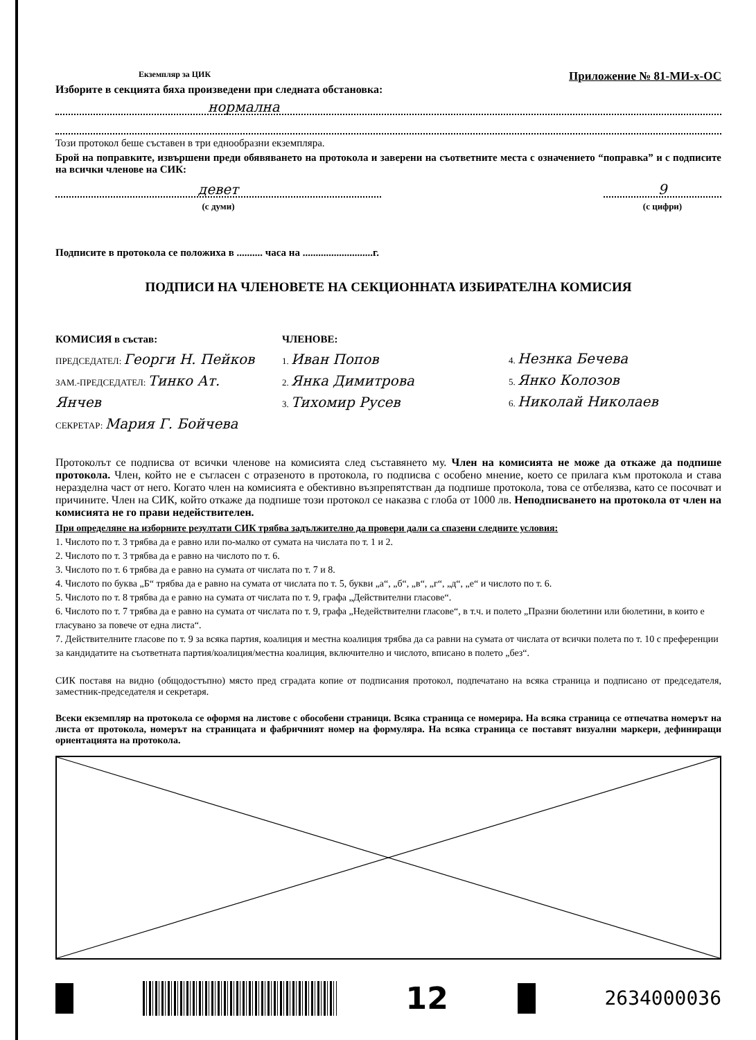Екземпляр за ЦИК Приложение № 81-МИ-х-ОС
Изборите в секцията бяха произведени при следната обстановка:
нормална
Този протокол беше съставен в три еднообразни екземпляра.
Брой на поправките, извършени преди обявяването на протокола и заверени на съответните места с означението “поправка” и с подписите на всички членове на СИК:
девет
(с думи)
9
(с цифри)
Подписите в протокола се положиха в .......... часа на ...........................г.
ПОДПИСИ НА ЧЛЕНОВЕТЕ НА СЕКЦИОННАТА ИЗБИРАТЕЛНА КОМИСИЯ
КОМИСИЯ в състав:
ПРЕДСЕДАТЕЛ: Георги Н. Пейков
ЗАМ.-ПРЕДСЕДАТЕЛ: Тинко Ат. Янчев
СЕКРЕТАР: Мария Г. Бойчева
ЧЛЕНОВЕ:
1. Иван Попов
2. Янка Димитрова
3. Тихомир Русев
4. Незнка Бечева
5. Янко Колозов
6. Николай Николаев
Протоколът се подписва от всички членове на комисията след съставянето му. Член на комисията не може да откаже да подпише протокола. Член, който не е съгласен с отразеното в протокола, го подписва с особено мнение, което се прилага към протокола и става неразделна част от него. Когато член на комисията е обективно възпрепятстван да подпише протокола, това се отбелязва, като се посочват и причините. Член на СИК, който откаже да подпише този протокол се наказва с глоба от 1000 лв. Неподписването на протокола от член на комисията не го прави недействителен.
При определяне на изборните резултати СИК трябва задължително да провери дали са спазени следните условия:
1. Числото по т. 3 трябва да е равно или по-малко от сумата на числата по т. 1 и 2.
2. Числото по т. 3 трябва да е равно на числото по т. 6.
3. Числото по т. 6 трябва да е равно на сумата от числата по т. 7 и 8.
4. Числото по буква „Б“ трябва да е равно на сумата от числата по т. 5, букви „а“, „б“, „в“, „г“, „д“, „е“ и числото по т. 6.
5. Числото по т. 8 трябва да е равно на сумата от числата по т. 9, графа „Действителни гласове“.
6. Числото по т. 7 трябва да е равно на сумата от числата по т. 9, графа „Недействителни гласове“, в т.ч. и полето „Празни бюлетини или бюлетини, в които е гласувано за повече от една листа“.
7. Действителните гласове по т. 9 за всяка партия, коалиция и местна коалиция трябва да са равни на сумата от числата от всички полета по т. 10 с преференции за кандидатите на съответната партия/коалиция/местна коалиция, включително и числото, вписано в полето „без“.
СИК поставя на видно (общодостъпно) място пред сградата копие от подписания протокол, подпечатано на всяка страница и подписано от председателя, заместник-председателя и секретаря.
Всеки екземпляр на протокола се оформя на листове с обособени страници. Всяка страница се номерира. На всяка страница се отпечатва номерът на листа от протокола, номерът на страницата и фабричният номер на формуляра. На всяка страница се поставят визуални маркери, дефиниращи ориентацията на протокола.
12
2634000036